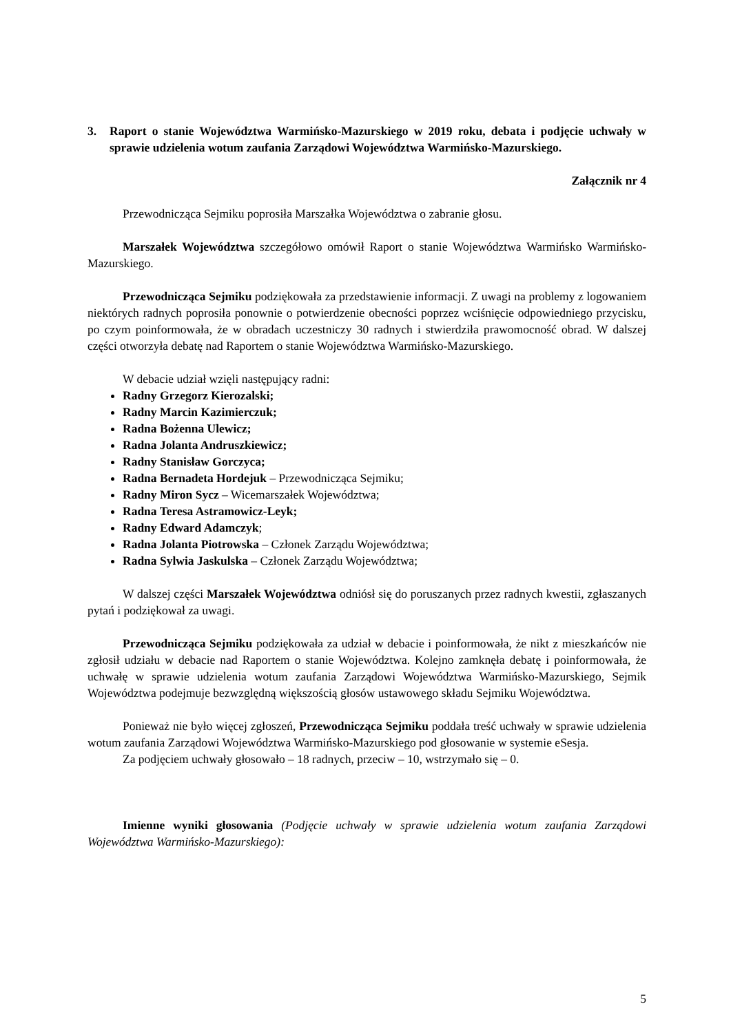3. Raport o stanie Województwa Warmińsko-Mazurskiego w 2019 roku, debata i podjęcie uchwały w sprawie udzielenia wotum zaufania Zarządowi Województwa Warmińsko-Mazurskiego.
Załącznik nr 4
Przewodnicząca Sejmiku poprosiła Marszałka Województwa o zabranie głosu.
Marszałek Województwa szczegółowo omówił Raport o stanie Województwa Warmińsko Warmińsko-Mazurskiego.
Przewodnicząca Sejmiku podziękowała za przedstawienie informacji. Z uwagi na problemy z logowaniem niektórych radnych poprosiła ponownie o potwierdzenie obecności poprzez wciśnięcie odpowiedniego przycisku, po czym poinformowała, że w obradach uczestniczy 30 radnych i stwierdziła prawomocność obrad. W dalszej części otworzyła debatę nad Raportem o stanie Województwa Warmińsko-Mazurskiego.
W debacie udział wzięli następujący radni:
Radny Grzegorz Kierozalski;
Radny Marcin Kazimierczuk;
Radna Bożenna Ulewicz;
Radna Jolanta Andruszkiewicz;
Radny Stanisław Gorczyca;
Radna Bernadeta Hordejuk – Przewodnicząca Sejmiku;
Radny Miron Sycz – Wicemarszałek Województwa;
Radna Teresa Astramowicz-Leyk;
Radny Edward Adamczyk;
Radna Jolanta Piotrowska – Członek Zarządu Województwa;
Radna Sylwia Jaskulska – Członek Zarządu Województwa;
W dalszej części Marszałek Województwa odniósł się do poruszanych przez radnych kwestii, zgłaszanych pytań i podziękował za uwagi.
Przewodnicząca Sejmiku podziękowała za udział w debacie i poinformowała, że nikt z mieszkańców nie zgłosił udziału w debacie nad Raportem o stanie Województwa. Kolejno zamknęła debatę i poinformowała, że uchwałę w sprawie udzielenia wotum zaufania Zarządowi Województwa Warmińsko-Mazurskiego, Sejmik Województwa podejmuje bezwzględną większością głosów ustawowego składu Sejmiku Województwa.
Ponieważ nie było więcej zgłoszeń, Przewodnicząca Sejmiku poddała treść uchwały w sprawie udzielenia wotum zaufania Zarządowi Województwa Warmińsko-Mazurskiego pod głosowanie w systemie eSesja.
Za podjęciem uchwały głosowało – 18 radnych, przeciw – 10, wstrzymało się – 0.
Imienne wyniki głosowania (Podjęcie uchwały w sprawie udzielenia wotum zaufania Zarządowi Województwa Warmińsko-Mazurskiego):
5